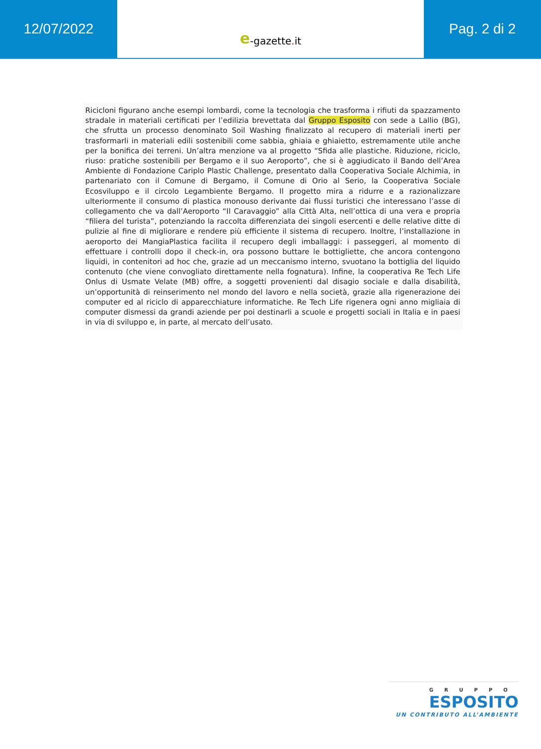12/07/2022 e -gazette. it
Pag. 2 di 2
Ricicloni figurano anche esempi lombardi, come la tecnologia che trasforma i rifiuti da spazzamento stradale in materiali certificati per l’edilizia brevettata dal Gruppo Esposito con sede a Lallio (BG), che sfrutta un processo denominato Soil Washing finalizzato al recupero di materiali inerti per trasformarli in materiali edili sostenibili come sabbia, ghiaia e ghiaietto, estremamente utile anche per la bonifica dei terreni. Un’altra menzione va al progetto “Sfida alle plastiche. Riduzione, riciclo, riuso: pratiche sostenibili per Bergamo e il suo Aeroporto”, che si è aggiudicato il Bando dell’Area Ambiente di Fondazione Cariplo Plastic Challenge, presentato dalla Cooperativa Sociale Alchimia, in partenariato con il Comune di Bergamo, il Comune di Orio al Serio, la Cooperativa Sociale Ecosviluppo e il circolo Legambiente Bergamo. Il progetto mira a ridurre e a razionalizzare ulteriormente il consumo di plastica monouso derivante dai flussi turistici che interessano l’asse di collegamento che va dall’Aeroporto “Il Caravaggio” alla Città Alta, nell’ottica di una vera e propria “filiera del turista”, potenziando la raccolta differenziata dei singoli esercenti e delle relative ditte di pulizie al fine di migliorare e rendere più efficiente il sistema di recupero. Inoltre, l’installazione in aeroporto dei MangiaPlastica facilita il recupero degli imballaggi: i passeggeri, al momento di effettuare i controlli dopo il check-in, ora possono buttare le bottigliette, che ancora contengono liquidi, in contenitori ad hoc che, grazie ad un meccanismo interno, svuotano la bottiglia del liquido contenuto (che viene convogliato direttamente nella fognatura). Infine, la cooperativa Re Tech Life Onlus di Usmate Velate (MB) offre, a soggetti provenienti dal disagio sociale e dalla disabilità, un’opportunità di reinserimento nel mondo del lavoro e nella società, grazie alla rigenerazione dei computer ed al riciclo di apparecchiature informatiche. Re Tech Life rigenera ogni anno migliaia di computer dismessi da grandi aziende per poi destinarli a scuole e progetti sociali in Italia e in paesi in via di sviluppo e, in parte, al mercato dell’usato.
GRUPPO
ESPOSITO
UN CONTRIBUTO ALL’AMBIENTE